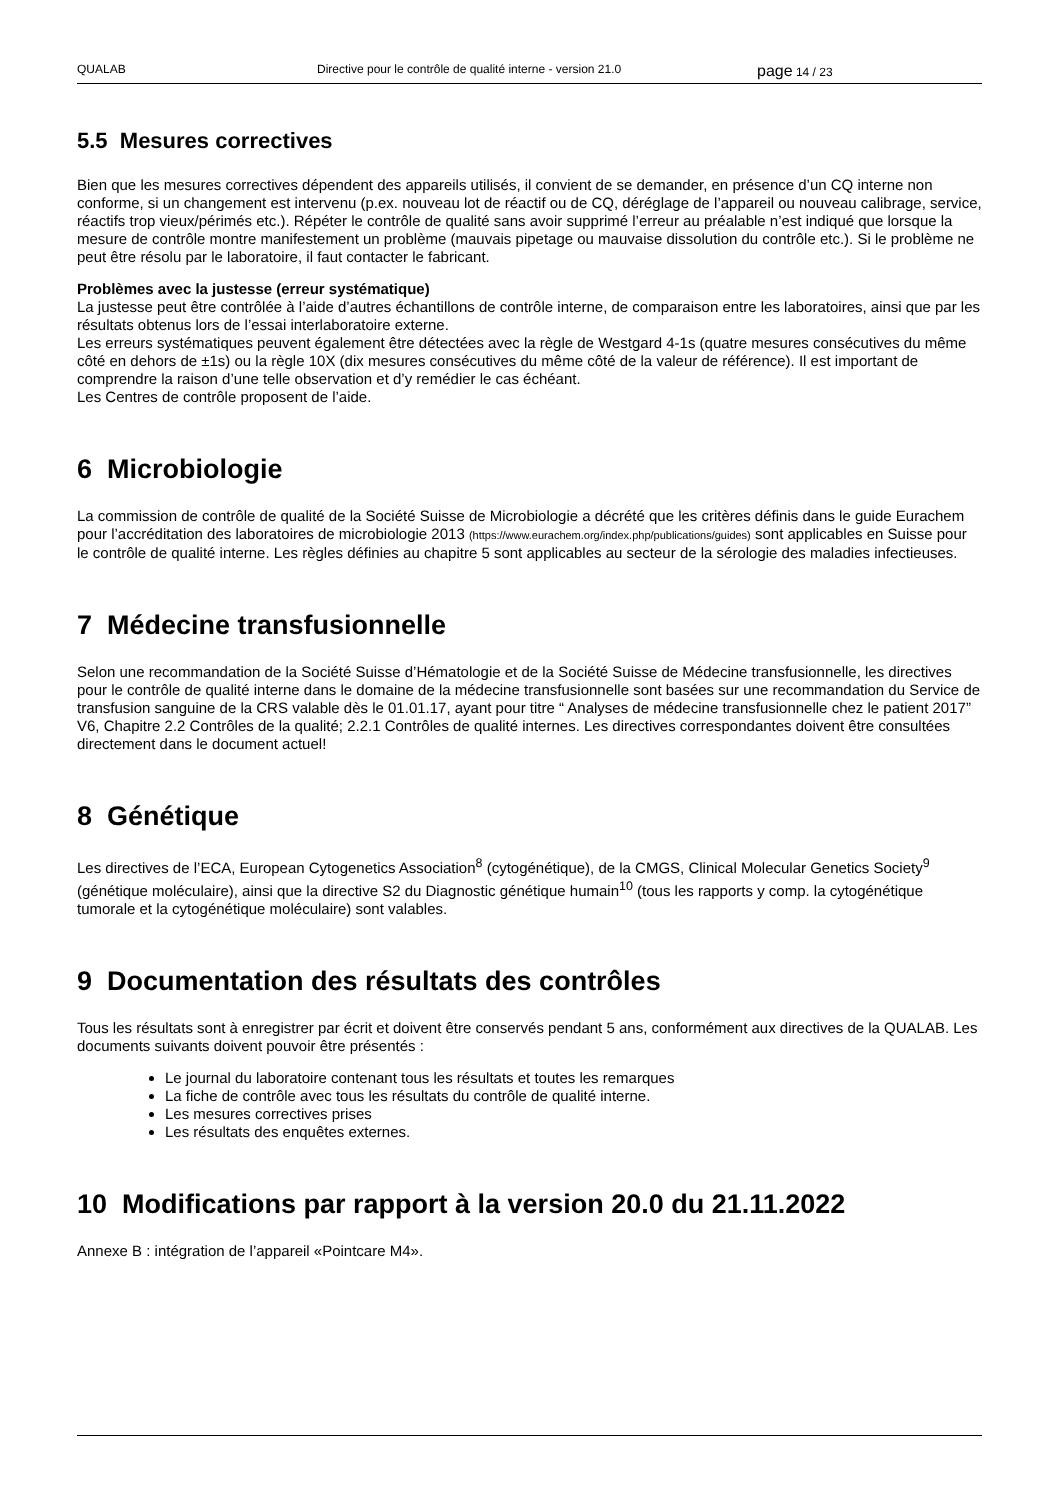QUALAB Directive pour le contrôle de qualité interne - version 21.0 page 14 / 23
5.5 Mesures correctives
Bien que les mesures correctives dépendent des appareils utilisés, il convient de se demander, en présence d’un CQ interne non conforme, si un changement est intervenu (p.ex. nouveau lot de réactif ou de CQ, déréglage de l’appareil ou nouveau calibrage, service, réactifs trop vieux/périmés etc.). Répéter le contrôle de qualité sans avoir supprimé l’erreur au préalable n’est indiqué que lorsque la mesure de contrôle montre manifestement un problème (mauvais pipetage ou mauvaise dissolution du contrôle etc.). Si le problème ne peut être résolu par le laboratoire, il faut contacter le fabricant.
Problèmes avec la justesse (erreur systématique)
La justesse peut être contrôlée à l’aide d’autres échantillons de contrôle interne, de comparaison entre les laboratoires, ainsi que par les résultats obtenus lors de l’essai interlaboratoire externe.
Les erreurs systématiques peuvent également être détectées avec la règle de Westgard 4-1s (quatre mesures consécutives du même côté en dehors de ±1s) ou la règle 10X (dix mesures consécutives du même côté de la valeur de référence). Il est important de comprendre la raison d’une telle observation et d’y remédier le cas échéant.
Les Centres de contrôle proposent de l’aide.
6 Microbiologie
La commission de contrôle de qualité de la Société Suisse de Microbiologie a décrété que les critères définis dans le guide Eurachem pour l’accréditation des laboratoires de microbiologie 2013 (https://www.eurachem.org/index.php/publications/guides) sont applicables en Suisse pour le contrôle de qualité interne. Les règles définies au chapitre 5 sont applicables au secteur de la sérologie des maladies infectieuses.
7 Médecine transfusionnelle
Selon une recommandation de la Société Suisse d’Hématologie et de la Société Suisse de Médecine transfusionnelle, les directives pour le contrôle de qualité interne dans le domaine de la médecine transfusionnelle sont basées sur une recommandation du Service de transfusion sanguine de la CRS valable dès le 01.01.17, ayant pour titre “ Analyses de médecine transfusionnelle chez le patient 2017” V6, Chapitre 2.2 Contrôles de la qualité; 2.2.1 Contrôles de qualité internes. Les directives correspondantes doivent être consultées directement dans le document actuel!
8 Génétique
Les directives de l’ECA, European Cytogenetics Association<sup>8</sup> (cytogénétique), de la CMGS, Clinical Molecular Genetics Society<sup>9</sup> (génétique moléculaire), ainsi que la directive S2 du Diagnostic génétique humain<sup>10</sup> (tous les rapports y comp. la cytogénétique tumorale et la cytogénétique moléculaire) sont valables.
9 Documentation des résultats des contrôles
Tous les résultats sont à enregistrer par écrit et doivent être conservés pendant 5 ans, conformément aux directives de la QUALAB. Les documents suivants doivent pouvoir être présentés :
Le journal du laboratoire contenant tous les résultats et toutes les remarques
La fiche de contrôle avec tous les résultats du contrôle de qualité interne.
Les mesures correctives prises
Les résultats des enquêtes externes.
10 Modifications par rapport à la version 20.0 du 21.11.2022
Annexe B : intégration de l’appareil «Pointcare M4».